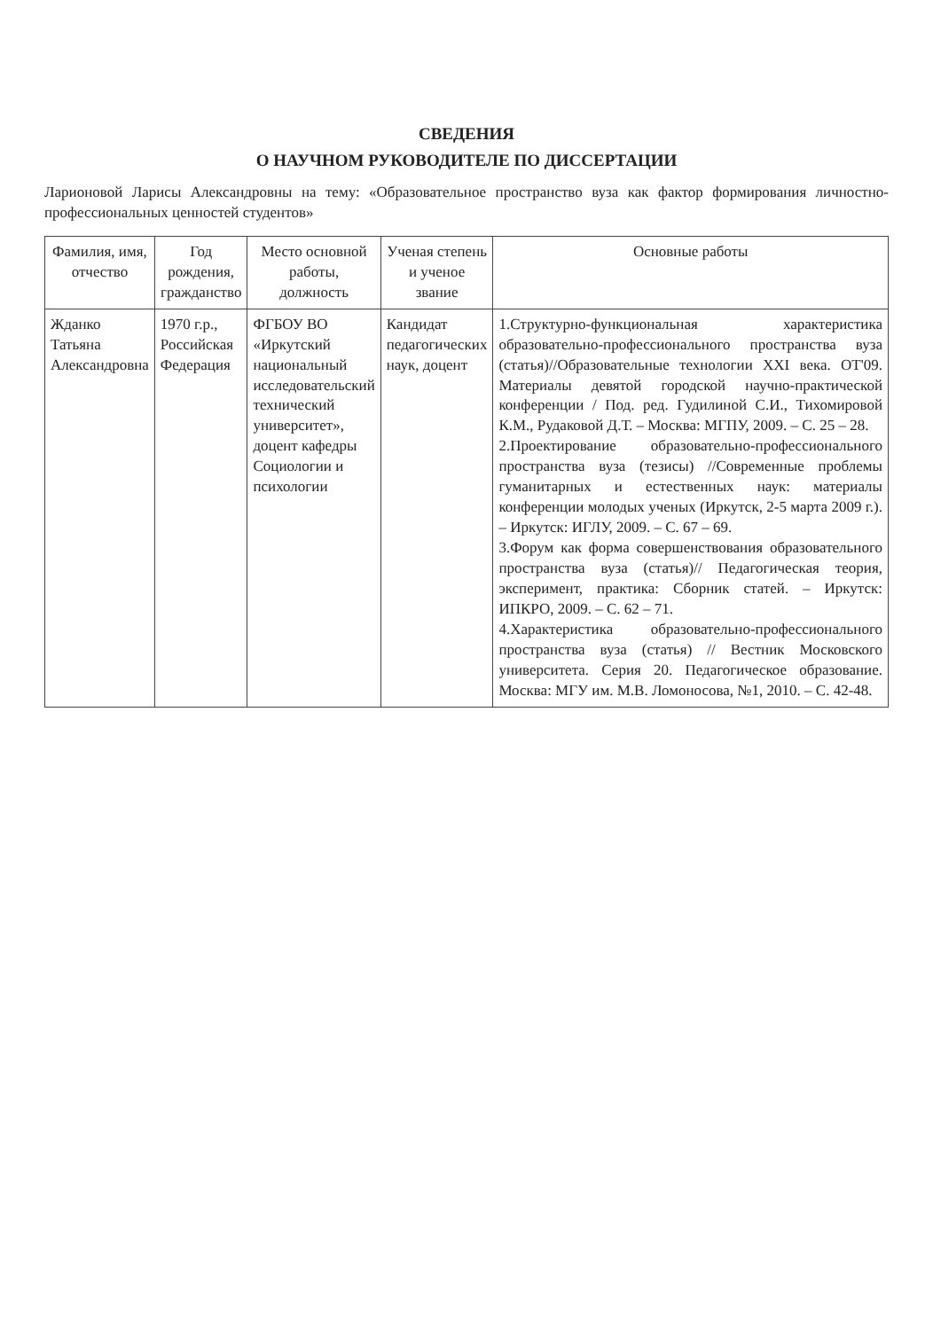СВЕДЕНИЯ
О НАУЧНОМ РУКОВОДИТЕЛЕ ПО ДИССЕРТАЦИИ
Ларионовой Ларисы Александровны на тему: «Образовательное пространство вуза как фактор формирования личностно-профессиональных ценностей студентов»
| Фамилия, имя, отчество | Год рождения, гражданство | Место основной работы, должность | Ученая степень и ученое звание | Основные работы |
| --- | --- | --- | --- | --- |
| Жданко Татьяна Александровна | 1970 г.р., Российская Федерация | ФГБОУ ВО «Иркутский национальный исследовательский технический университет», доцент кафедры Социологии и психологии | Кандидат педагогических наук, доцент | 1.Структурно-функциональная характеристика образовательно-профессионального пространства вуза (статья)//Образовательные технологии XXI века. ОТ'09. Материалы девятой городской научно-практической конференции / Под. ред. Гудилиной С.И., Тихомировой К.М., Рудаковой Д.Т. – Москва: МГПУ, 2009. – С. 25 – 28. 2.Проектирование образовательно-профессионального пространства вуза (тезисы) //Современные проблемы гуманитарных и естественных наук: материалы конференции молодых ученых (Иркутск, 2-5 марта 2009 г.). – Иркутск: ИГЛУ, 2009. – С. 67 – 69. 3.Форум как форма совершенствования образовательного пространства вуза (статья)// Педагогическая теория, эксперимент, практика: Сборник статей. – Иркутск: ИПКРО, 2009. – С. 62 – 71. 4.Характеристика образовательно-профессионального пространства вуза (статья) // Вестник Московского университета. Серия 20. Педагогическое образование. Москва: МГУ им. М.В. Ломоносова, №1, 2010. – С. 42-48. |